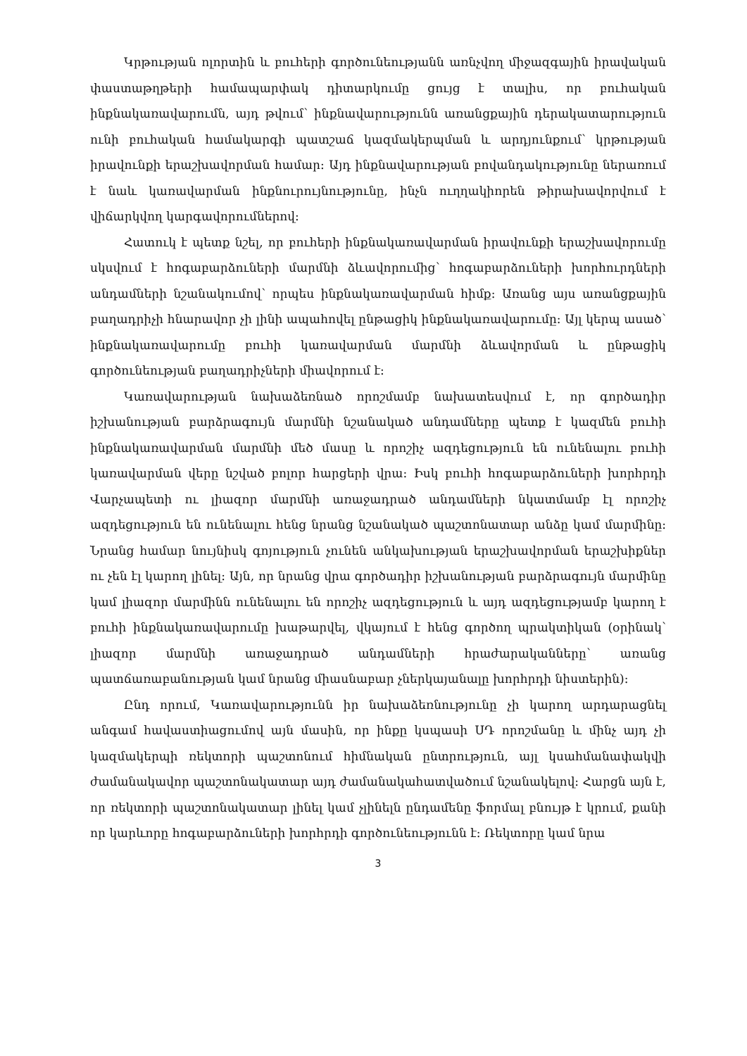Կրթության ոլորտին և բուհերի գործունեությանն առնչվող միջազգային իրավական փաստաթղթերի համապարփակ դիտարկումը ցույց է տալիս, որ բուհական ինքնակառավարումն, այդ թվում՝ ինքնավարությունն առանցքային դերակատարություն ունի բուհական համակարգի պատշաճ կազմակերպման և արդյունքում՝ կրթության իրավունքի երաշխավորման համար: Այդ ինքնավարության բովանդակությունը ներառում է նաև կառավարման ինքնուրույնությունը, ինչն ուղղակիորեն թիրախավորվում է վիճարկվող կարգավորումներով:
Հատուկ է պետք նշել, որ բուհերի ինքնակառավարման իրավունքի երաշխավորումը սկսվում է հոգաբարձուների մարմնի ձևավորումից՝ հոգաբարձուների խորհուրդների անդամների նշանակումով՝ որպես ինքնակառավարման հիմք: Առանց այս առանցքային բաղադրիչի հնարավոր չի լինի ապահովել ընթացիկ ինքնակառավարումը: Այլ կերպ ասած՝ ինքնակառավարումը բուհի կառավարման մարմնի ձևավորման և ընթացիկ գործունեության բաղադրիչների միավորում է:
Կառավարության նախաձեռնած որոշմամբ նախատեսվում է, որ գործադիր իշխանության բարձրագույն մարմնի նշանակած անդամները պետք է կազմեն բուհի ինքնակառավարման մարմնի մեծ մասը և որոշիչ ազդեցություն են ունենալու բուհի կառավարման վերը նշված բոլոր հարցերի վրա: Իսկ բուհի հոգաբարձուների խորհրդի Վարչապետի ու լիազոր մարմնի առաջադրած անդամների նկատմամբ էլ որոշիչ ազդեցություն են ունենալու հենց նրանց նշանակած պաշտոնատար անձը կամ մարմինը: Նրանց համար նույնիսկ գոյություն չունեն անկախության երաշխավորման երաշխիքներ ու չեն էլ կարող լինել: Այն, որ նրանց վրա գործադիր իշխանության բարձրագույն մարմինը կամ լիազոր մարմինն ունենալու են որոշիչ ազդեցություն և այդ ազդեցությամբ կարող է բուհի ինքնակառավարումը խաթարվել, վկայում է հենց գործող պրակտիկան (օրինակ՝ լիազոր մարմնի առաջադրած անդամների հրաժարականները՝ առանց պատճառաբանության կամ նրանց միասնաբար չներկայանալը խորհրդի նիստերին):
Ընդ որում, Կառավարությունն իր նախաձեռնությունը չի կարող արդարացնել անգամ հավաստիացումով այն մասին, որ ինքը կսպասի ՍԴ որոշմանը և մինչ այդ չի կազմակերպի ռեկտորի պաշտոնում հիմնական ընտրություն, այլ կսահմանափակվի ժամանակավոր պաշտոնակատար այդ ժամանակահատվածում նշանակելով: Հարցն այն է, որ ռեկտորի պաշտոնակատար լինել կամ չլինելն ընդամենը ֆորմալ բնույթ է կրում, քանի որ կարևորը հոգաբարձուների խորհրդի գործունեությունն է: Ռեկտորը կամ նրա
3